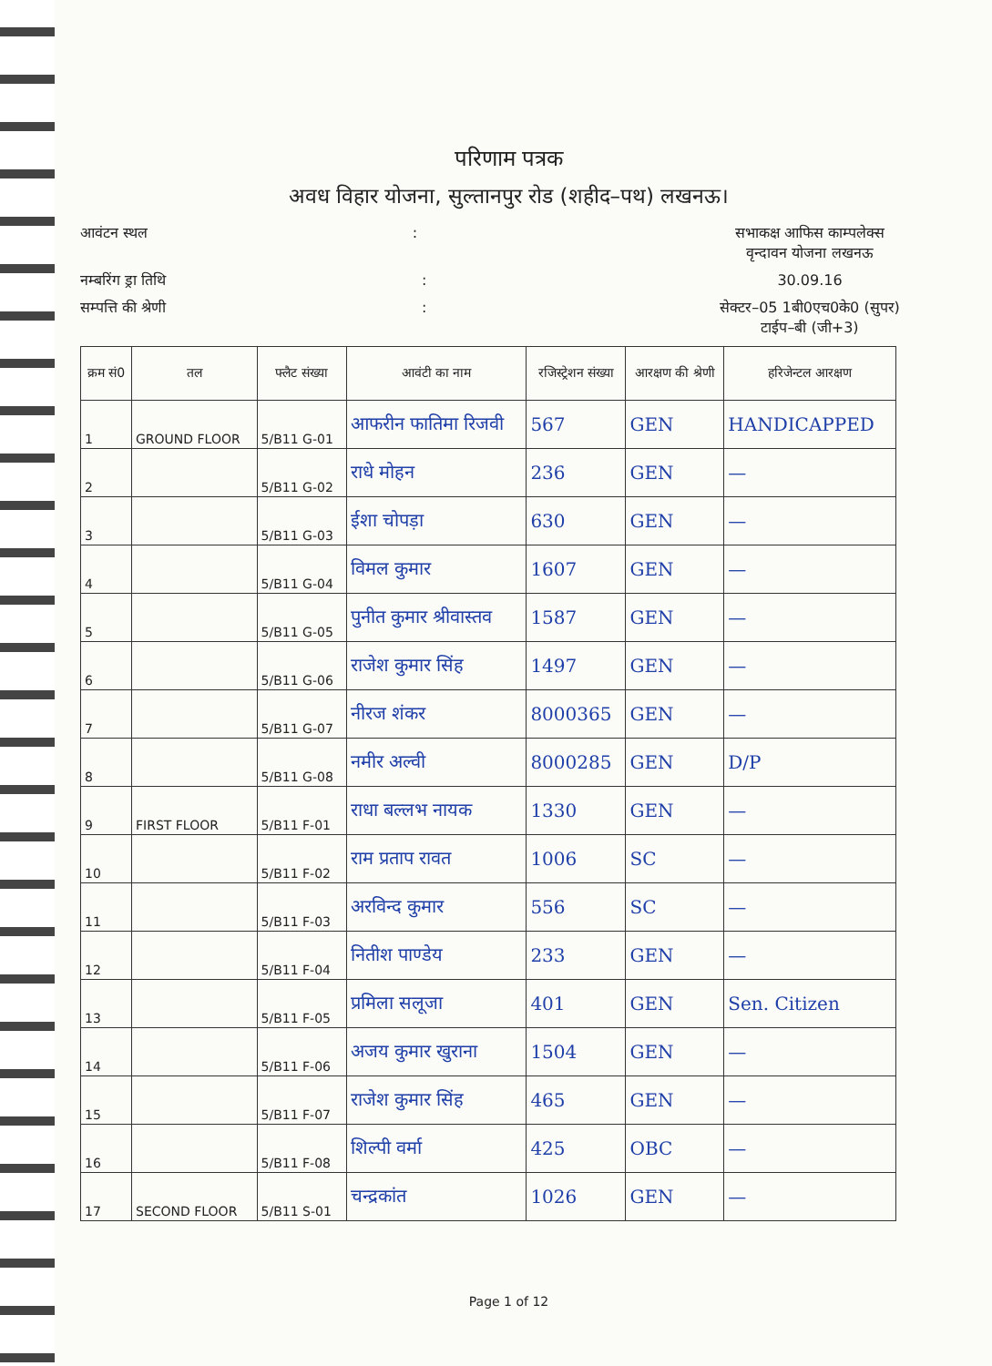परिणाम पत्रक
अवध विहार योजना, सुल्तानपुर रोड (शहीद–पथ) लखनऊ।
आवंटन स्थल: सभाकक्ष आफिस काम्पलेक्स
वृन्दावन योजना लखनऊ
नम्बरिंग ड्रा तिथि: 30.09.16
सम्पत्ति की श्रेणी: सेक्टर–05 1बी0एच0के0 (सुपर)
टाईप–बी (जी+3)
| क्रम सं0 | तल | फ्लैट संख्या | आवंटी का नाम | रजिस्ट्रेशन संख्या | आरक्षण की श्रेणी | हरिजेन्टल आरक्षण |
| --- | --- | --- | --- | --- | --- | --- |
| 1 | GROUND FLOOR | 5/B11 G-01 | आफरीन फातिमा रिजवी | 567 | GEN | HANDICAPPED |
| 2 | | 5/B11 G-02 | राधे मोहन | 236 | GEN | — |
| 3 | | 5/B11 G-03 | ईशा चोपड़ा | 630 | GEN | — |
| 4 | | 5/B11 G-04 | विमल कुमार | 1607 | GEN | — |
| 5 | | 5/B11 G-05 | पुनीत कुमार श्रीवास्तव | 1587 | GEN | — |
| 6 | | 5/B11 G-06 | राजेश कुमार सिंह | 1497 | GEN | — |
| 7 | | 5/B11 G-07 | नीरज शंकर | 8000365 | GEN | — |
| 8 | | 5/B11 G-08 | नमीर अल्वी | 8000285 | GEN | D/P |
| 9 | FIRST FLOOR | 5/B11 F-01 | राधा बल्लभ नायक | 1330 | GEN | — |
| 10 | | 5/B11 F-02 | राम प्रताप रावत | 1006 | SC | — |
| 11 | | 5/B11 F-03 | अरविन्द कुमार | 556 | SC | — |
| 12 | | 5/B11 F-04 | नितीश पाण्डेय | 233 | GEN | — |
| 13 | | 5/B11 F-05 | प्रमिला सलूजा | 401 | GEN | Sen. Citizen |
| 14 | | 5/B11 F-06 | अजय कुमार खुराना | 1504 | GEN | — |
| 15 | | 5/B11 F-07 | राजेश कुमार सिंह | 465 | GEN | — |
| 16 | | 5/B11 F-08 | शिल्पी वर्मा | 425 | OBC | — |
| 17 | SECOND FLOOR | 5/B11 S-01 | चन्द्रकांत | 1026 | GEN | — |
Page 1 of 12